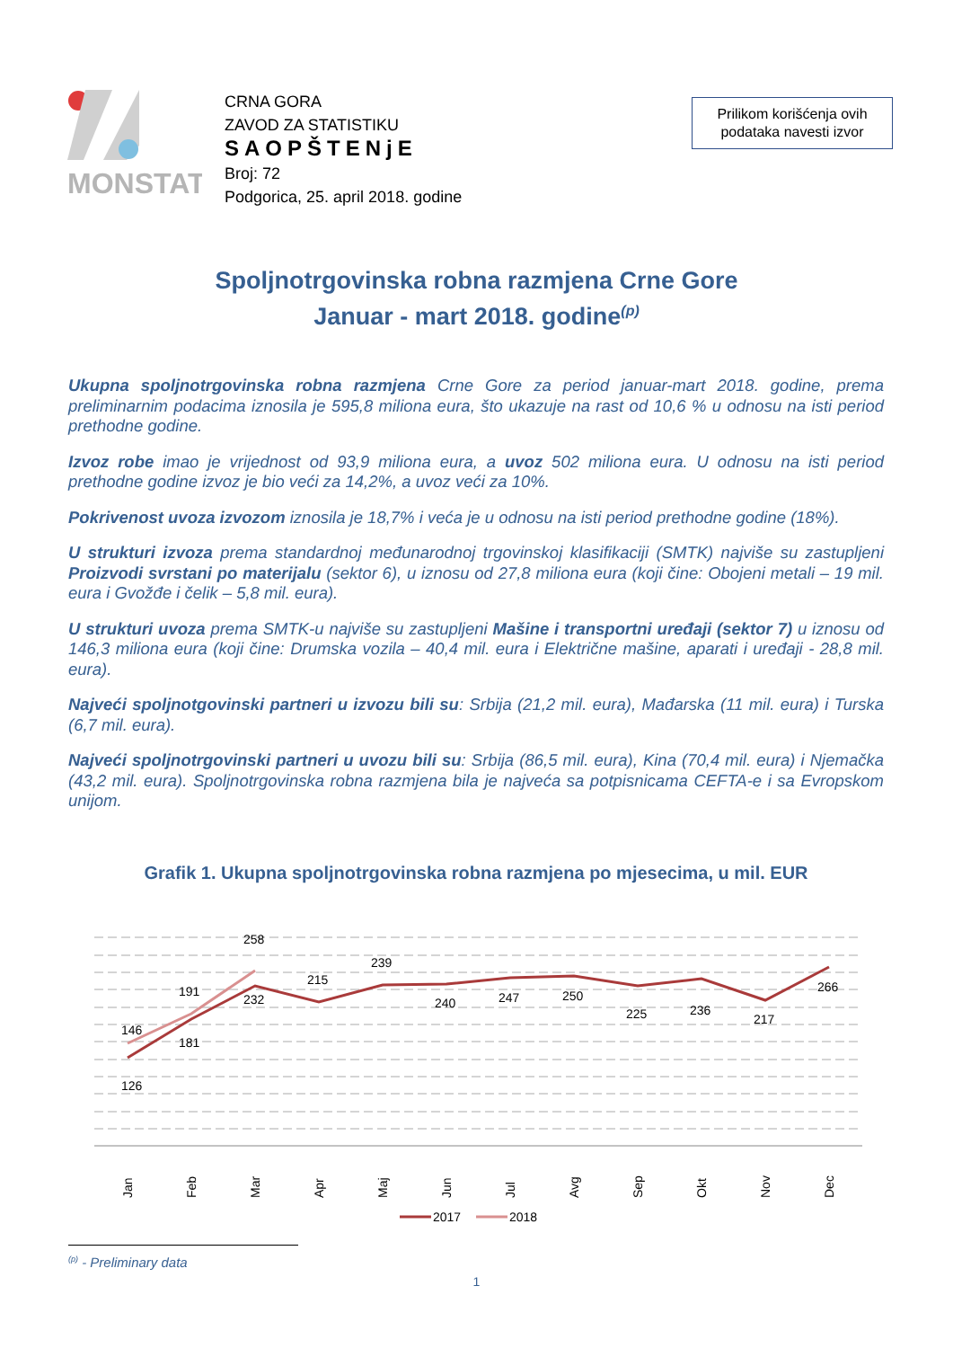MONSTAT
CRNA GORA
ZAVOD ZA STATISTIKU
SAOPŠTENjE
Broj: 72
Podgorica, 25. april 2018. godine
Prilikom korišćenja ovih podataka navesti izvor
Spoljnotrgovinska robna razmjena Crne Gore
Januar - mart 2018. godine<sup>(p)</sup>
Ukupna spoljnotrgovinska robna razmjena Crne Gore za period januar-mart 2018. godine, prema preliminarnim podacima iznosila je 595,8 miliona eura, što ukazuje na rast od 10,6 % u odnosu na isti period prethodne godine.
Izvoz robe imao je vrijednost od 93,9 miliona eura, a uvoz 502 miliona eura. U odnosu na isti period prethodne godine izvoz je bio veći za 14,2%, a uvoz veći za 10%.
Pokrivenost uvoza izvozom iznosila je 18,7% i veća je u odnosu na isti period prethodne godine (18%).
U strukturi izvoza prema standardnoj međunarodnoj trgovinskoj klasifikaciji (SMTK) najviše su zastupljeni Proizvodi svrstani po materijalu (sektor 6), u iznosu od 27,8 miliona eura (koji čine: Obojeni metali – 19 mil. eura i Gvožđe i čelik – 5,8 mil. eura).
U strukturi uvoza prema SMTK-u najviše su zastupljeni Mašine i transportni uređaji (sektor 7) u iznosu od 146,3 miliona eura (koji čine: Drumska vozila – 40,4 mil. eura i Električne mašine, aparati i uređaji - 28,8 mil. eura).
Najveći spoljnotgovinski partneri u izvozu bili su: Srbija (21,2 mil. eura), Mađarska (11 mil. eura) i Turska (6,7 mil. eura).
Najveći spoljnotrgovinski partneri u uvozu bili su: Srbija (86,5 mil. eura), Kina (70,4 mil. eura) i Njemačka (43,2 mil. eura). Spoljnotrgovinska robna razmjena bila je najveća sa potpisnicama CEFTA-e i sa Evropskom unijom.
Grafik 1. Ukupna spoljnotrgovinska robna razmjena po mjesecima, u mil. EUR
126
146
181
191
232
258
215
239
240
247
250
225
236
217
266
Jan
Feb
Mar
Apr
Maj
Jun
Jul
Avg
Sep
Okt
Nov
Dec
2017
2018
<sup>(p)</sup> - Preliminary data
1